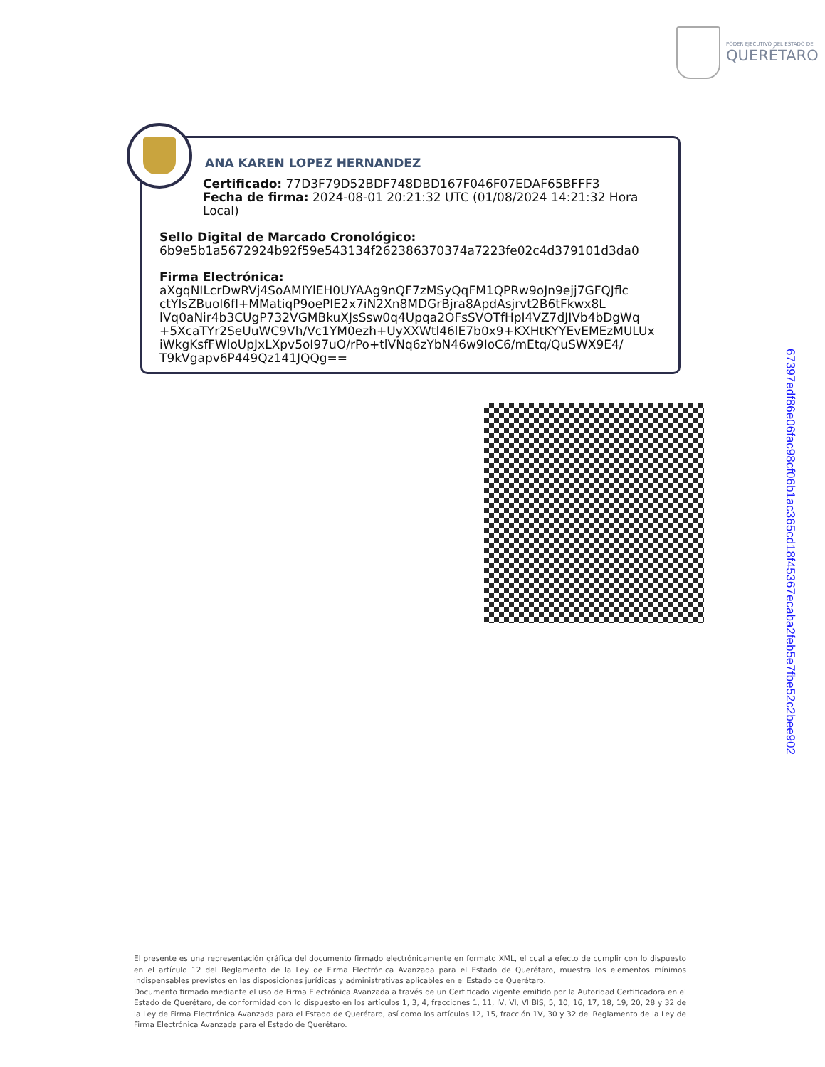PODER EJECUTIVO DEL ESTADO DE
QUERÉTARO
ANA KAREN LOPEZ HERNANDEZ
Certificado: 77D3F79D52BDF748DBD167F046F07EDAF65BFFF3
Fecha de firma: 2024-08-01 20:21:32 UTC (01/08/2024 14:21:32 Hora Local)
Sello Digital de Marcado Cronológico:
6b9e5b1a5672924b92f59e543134f262386370374a7223fe02c4d379101d3da0
Firma Electrónica:
aXgqNILcrDwRVj4SoAMIYlEH0UYAAg9nQF7zMSyQqFM1QPRw9oJn9ejj7GFQJflc
ctYlsZBuol6fI+MMatiqP9oePIE2x7iN2Xn8MDGrBjra8ApdAsjrvt2B6tFkwx8L
lVq0aNir4b3CUgP732VGMBkuXJsSsw0q4Upqa2OFsSVOTfHpI4VZ7dJIVb4bDgWq
+5XcaTYr2SeUuWC9Vh/Vc1YM0ezh+UyXXWtl46lE7b0x9+KXHtKYYEvEMEzMULUx
iWkgKsfFWloUpJxLXpv5oI97uO/rPo+tlVNq6zYbN46w9IoC6/mEtq/QuSWX9E4/
T9kVgapv6P449Qz141JQQg==
67397edf86e06fac98cf06b1ac365cd18f45367ecaba2feb5e7fbe52c2bee902
El presente es una representación gráfica del documento firmado electrónicamente en formato XML, el cual a efecto de cumplir con lo dispuesto en el artículo 12 del Reglamento de la Ley de Firma Electrónica Avanzada para el Estado de Querétaro, muestra los elementos mínimos indispensables previstos en las disposiciones jurídicas y administrativas aplicables en el Estado de Querétaro.
Documento firmado mediante el uso de Firma Electrónica Avanzada a través de un Certificado vigente emitido por la Autoridad Certificadora en el Estado de Querétaro, de conformidad con lo dispuesto en los artículos 1, 3, 4, fracciones 1, 11, IV, VI, VI BIS, 5, 10, 16, 17, 18, 19, 20, 28 y 32 de la Ley de Firma Electrónica Avanzada para el Estado de Querétaro, así como los artículos 12, 15, fracción 1V, 30 y 32 del Reglamento de la Ley de Firma Electrónica Avanzada para el Estado de Querétaro.